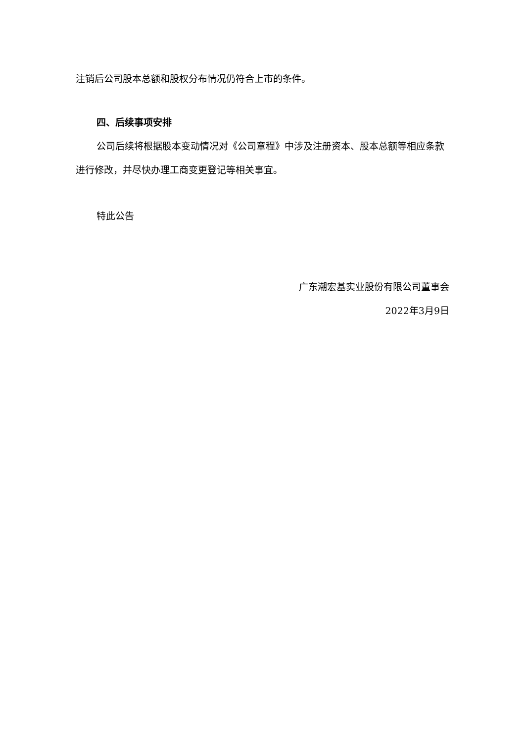注销后公司股本总额和股权分布情况仍符合上市的条件。
四、后续事项安排
公司后续将根据股本变动情况对《公司章程》中涉及注册资本、股本总额等相应条款进行修改，并尽快办理工商变更登记等相关事宜。
特此公告
广东潮宏基实业股份有限公司董事会
2022年3月9日